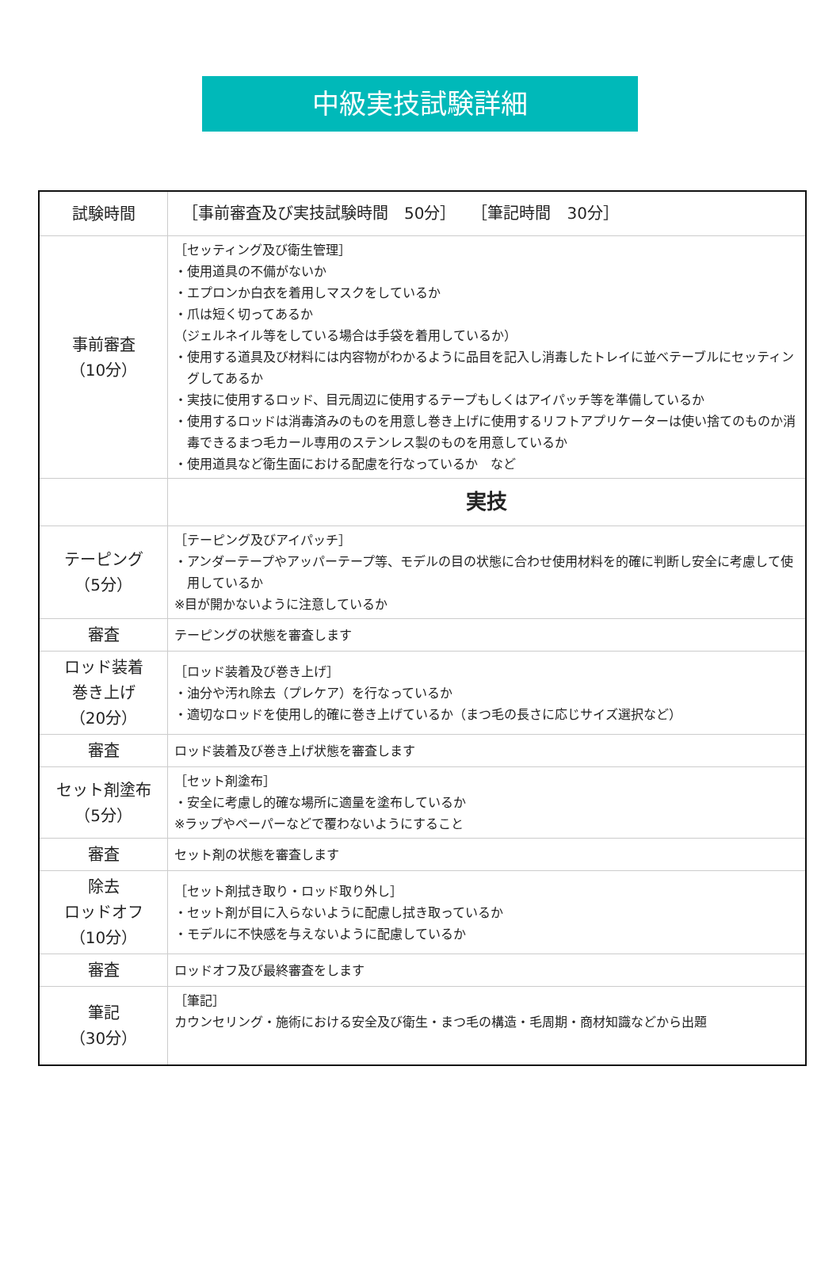中級実技試験詳細
| 試験時間 | ［事前審査及び実技試験時間 50分］ ［筆記時間 30分］ |
| 事前審査 （10分） | ［セッティング及び衛生管理］ ・使用道具の不備がないか ・エプロンか白衣を着用しマスクをしているか ・爪は短く切ってあるか （ジェルネイル等をしている場合は手袋を着用しているか） ・使用する道具及び材料には内容物がわかるように品目を記入し消毒したトレイに並べテーブルにセッティングしてあるか ・実技に使用するロッド、目元周辺に使用するテープもしくはアイパッチ等を準備しているか ・使用するロッドは消毒済みのものを用意し巻き上げに使用するリフトアプリケーターは使い捨てのものか消毒できるまつ毛カール専用のステンレス製のものを用意しているか ・使用道具など衛生面における配慮を行なっているか など |
| | 実技 |
| テーピング （5分） | ［テーピング及びアイパッチ］ ・アンダーテープやアッパーテープ等、モデルの目の状態に合わせ使用材料を的確に判断し安全に考慮して使用しているか ※目が開かないように注意しているか |
| 審査 | テーピングの状態を審査します |
| ロッド装着 巻き上げ （20分） | ［ロッド装着及び巻き上げ］ ・油分や汚れ除去（プレケア）を行なっているか ・適切なロッドを使用し的確に巻き上げているか（まつ毛の長さに応じサイズ選択など） |
| 審査 | ロッド装着及び巻き上げ状態を審査します |
| セット剤塗布 （5分） | ［セット剤塗布］ ・安全に考慮し的確な場所に適量を塗布しているか ※ラップやペーパーなどで覆わないようにすること |
| 審査 | セット剤の状態を審査します |
| 除去 ロッドオフ （10分） | ［セット剤拭き取り・ロッド取り外し］ ・セット剤が目に入らないように配慮し拭き取っているか ・モデルに不快感を与えないように配慮しているか |
| 審査 | ロッドオフ及び最終審査をします |
| 筆記 （30分） | ［筆記］ カウンセリング・施術における安全及び衛生・まつ毛の構造・毛周期・商材知識などから出題 |